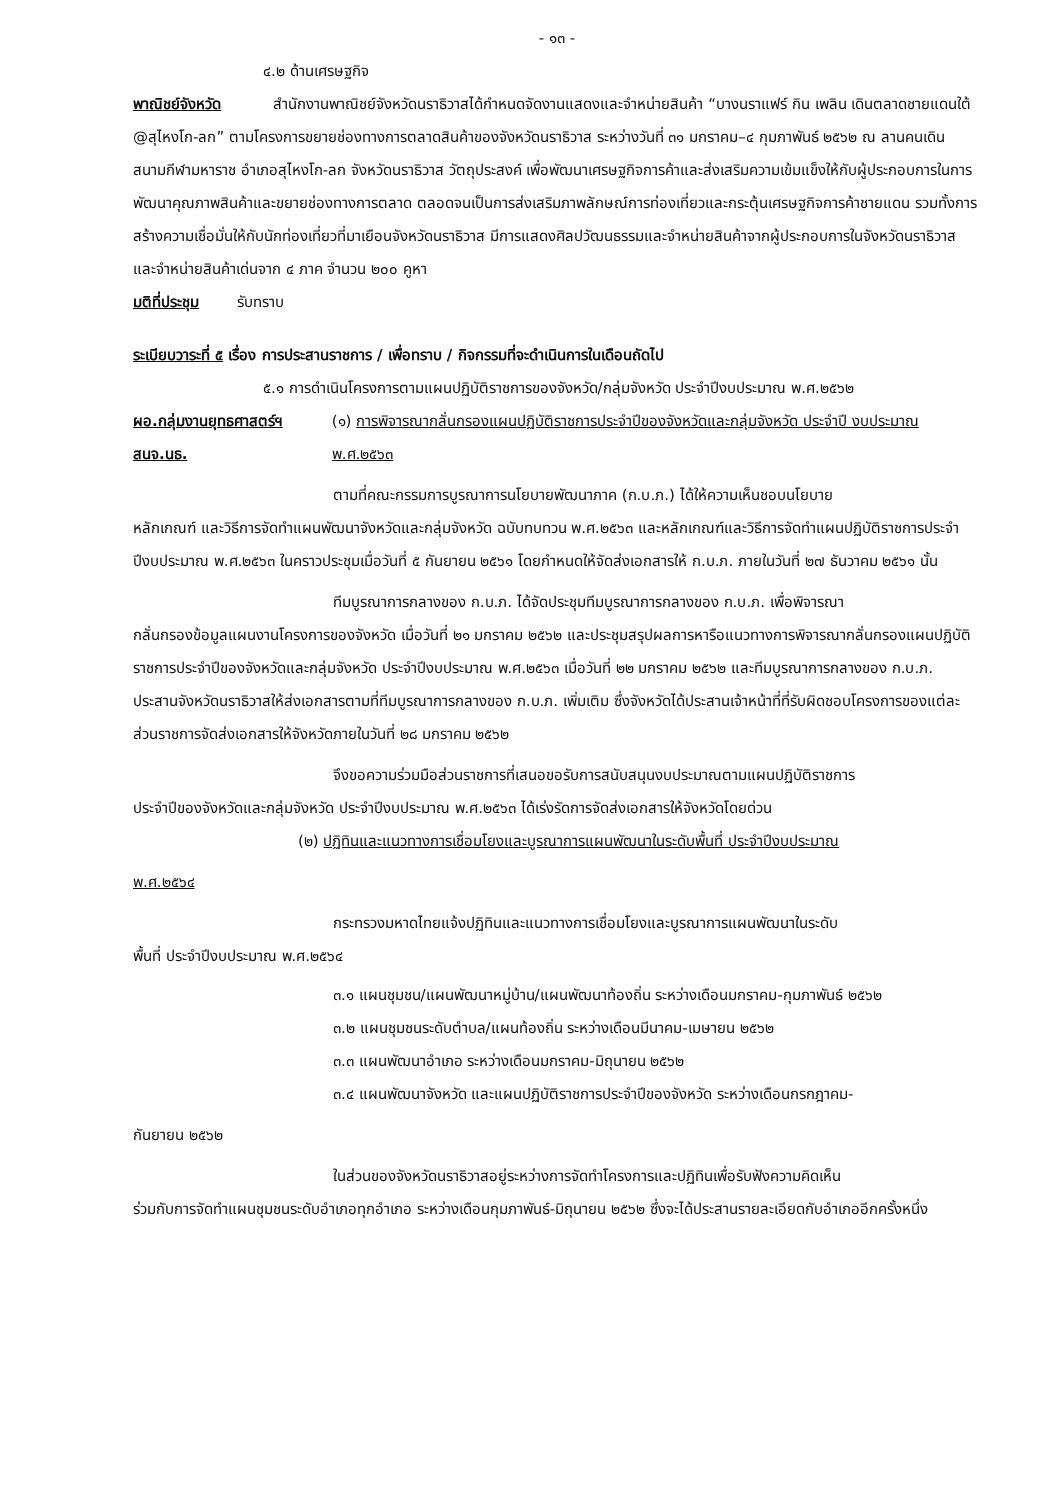- ๑๓ -
๔.๒ ด้านเศรษฐกิจ
พาณิชย์จังหวัด สำนักงานพาณิชย์จังหวัดนราธิวาสได้กำหนดจัดงานแสดงและจำหน่ายสินค้า “บางนราแฟร์ กิน เพลิน เดินตลาดชายแดนใต้ @สุไหงโก-ลก” ตามโครงการขยายช่องทางการตลาดสินค้าของจังหวัดนราธิวาส ระหว่างวันที่ ๓๑ มกราคม–๔ กุมภาพันธ์ ๒๕๖๒ ณ ลานคนเดิน สนามกีฬามหาราช อำเภอสุไหงโก-ลก จังหวัดนราธิวาส วัตถุประสงค์ เพื่อพัฒนาเศรษฐกิจการค้าและส่งเสริมความเข้มแข็งให้กับผู้ประกอบการในการพัฒนาคุณภาพสินค้าและขยายช่องทางการตลาด ตลอดจนเป็นการส่งเสริมภาพลักษณ์การท่องเที่ยวและกระตุ้นเศรษฐกิจการค้าชายแดน รวมทั้งการสร้างความเชื่อมั่นให้กับนักท่องเที่ยวที่มาเยือนจังหวัดนราธิวาส มีการแสดงศิลปวัฒนธรรมและจำหน่ายสินค้าจากผู้ประกอบการในจังหวัดนราธิวาส และจำหน่ายสินค้าเด่นจาก ๔ ภาค จำนวน ๒๐๐ คูหา
มติที่ประชุม รับทราบ
ระเบียบวาระที่ ๕ เรื่อง การประสานราชการ / เพื่อทราบ / กิจกรรมที่จะดำเนินการในเดือนถัดไป
๕.๑ การดำเนินโครงการตามแผนปฏิบัติราชการของจังหวัด/กลุ่มจังหวัด ประจำปีงบประมาณ พ.ศ.๒๕๖๒
ผอ.กลุ่มงานยุทธศาสตร์ฯ
สนจ.นธ.
(๑) การพิจารณากลั่นกรองแผนปฏิบัติราชการประจำปีของจังหวัดและกลุ่มจังหวัด ประจำปี งบประมาณ พ.ศ.๒๕๖๓
ตามที่คณะกรรมการบูรณาการนโยบายพัฒนาภาค (ก.บ.ภ.) ได้ให้ความเห็นชอบนโยบาย
หลักเกณฑ์ และวิธีการจัดทำแผนพัฒนาจังหวัดและกลุ่มจังหวัด ฉบับทบทวน พ.ศ.๒๕๖๓ และหลักเกณฑ์และวิธีการจัดทำแผนปฏิบัติราชการประจำปีงบประมาณ พ.ศ.๒๕๖๓ ในคราวประชุมเมื่อวันที่ ๕ กันยายน ๒๕๖๑ โดยกำหนดให้จัดส่งเอกสารให้ ก.บ.ภ. ภายในวันที่ ๒๗ ธันวาคม ๒๕๖๑ นั้น
ทีมบูรณาการกลางของ ก.บ.ภ. ได้จัดประชุมทีมบูรณาการกลางของ ก.บ.ภ. เพื่อพิจารณา
กลั่นกรองข้อมูลแผนงานโครงการของจังหวัด เมื่อวันที่ ๒๑ มกราคม ๒๕๖๒ และประชุมสรุปผลการหารือแนวทางการพิจารณากลั่นกรองแผนปฏิบัติราชการประจำปีของจังหวัดและกลุ่มจังหวัด ประจำปีงบประมาณ พ.ศ.๒๕๖๓ เมื่อวันที่ ๒๒ มกราคม ๒๕๖๒ และทีมบูรณาการกลางของ ก.บ.ภ. ประสานจังหวัดนราธิวาสให้ส่งเอกสารตามที่ทีมบูรณาการกลางของ ก.บ.ภ. เพิ่มเติม ซึ่งจังหวัดได้ประสานเจ้าหน้าที่ที่รับผิดชอบโครงการของแต่ละส่วนราชการจัดส่งเอกสารให้จังหวัดภายในวันที่ ๒๘ มกราคม ๒๕๖๒
จึงขอความร่วมมือส่วนราชการที่เสนอขอรับการสนับสนุนงบประมาณตามแผนปฏิบัติราชการ
ประจำปีของจังหวัดและกลุ่มจังหวัด ประจำปีงบประมาณ พ.ศ.๒๕๖๓ ได้เร่งรัดการจัดส่งเอกสารให้จังหวัดโดยด่วน
(๒) ปฏิทินและแนวทางการเชื่อมโยงและบูรณาการแผนพัฒนาในระดับพื้นที่ ประจำปีงบประมาณ
พ.ศ.๒๕๖๔
กระทรวงมหาดไทยแจ้งปฏิทินและแนวทางการเชื่อมโยงและบูรณาการแผนพัฒนาในระดับ
พื้นที่ ประจำปีงบประมาณ พ.ศ.๒๕๖๔
๓.๑ แผนชุมชน/แผนพัฒนาหมู่บ้าน/แผนพัฒนาท้องถิ่น ระหว่างเดือนมกราคม-กุมภาพันธ์ ๒๕๖๒
๓.๒ แผนชุมชนระดับตำบล/แผนท้องถิ่น ระหว่างเดือนมีนาคม-เมษายน ๒๕๖๒
๓.๓ แผนพัฒนาอำเภอ ระหว่างเดือนมกราคม-มิถุนายน ๒๕๖๒
๓.๔ แผนพัฒนาจังหวัด และแผนปฏิบัติราชการประจำปีของจังหวัด ระหว่างเดือนกรกฎาคม-
กันยายน ๒๕๖๒
ในส่วนของจังหวัดนราธิวาสอยู่ระหว่างการจัดทำโครงการและปฏิทินเพื่อรับฟังความคิดเห็น
ร่วมกับการจัดทำแผนชุมชนระดับอำเภอทุกอำเภอ ระหว่างเดือนกุมภาพันธ์-มิถุนายน ๒๕๖๒ ซึ่งจะได้ประสานรายละเอียดกับอำเภออีกครั้งหนึ่ง